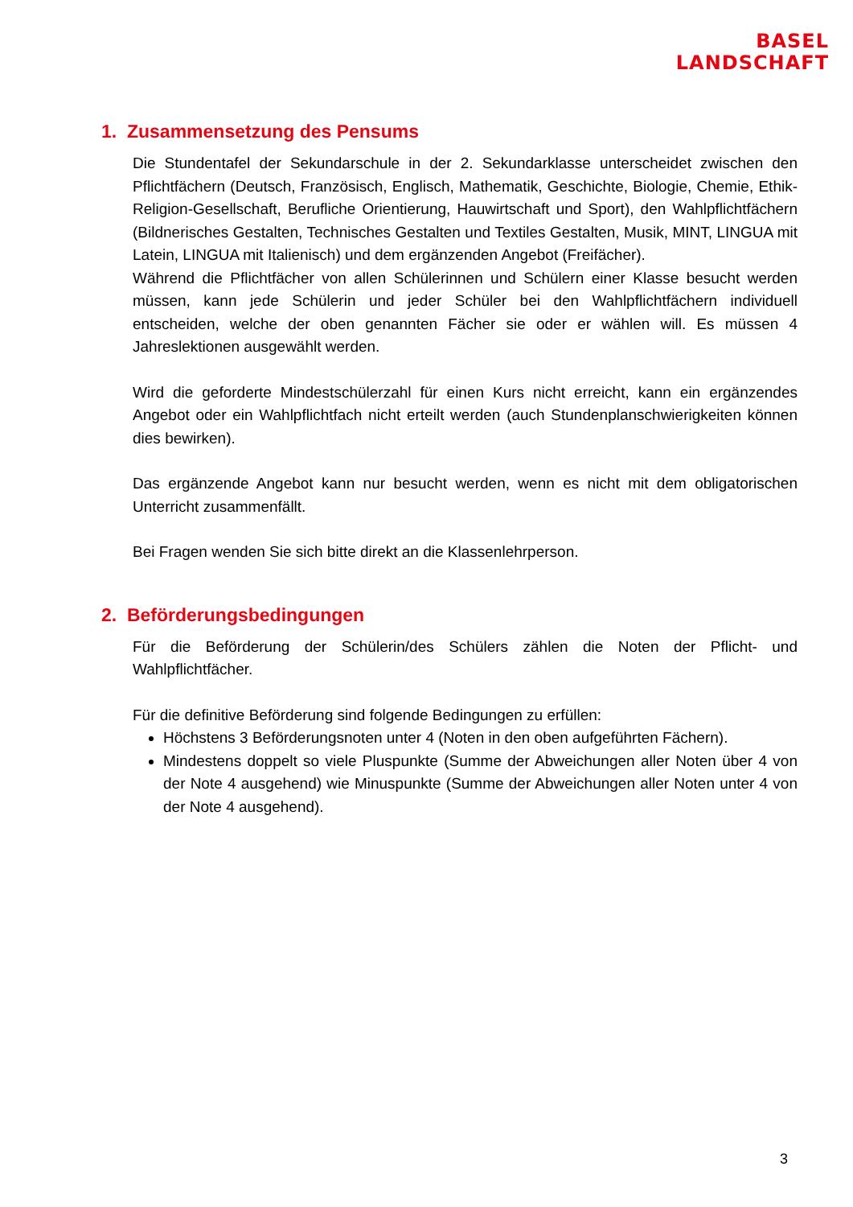BASEL
LANDSCHAFT
1. Zusammensetzung des Pensums
Die Stundentafel der Sekundarschule in der 2. Sekundarklasse unterscheidet zwischen den Pflichtfächern (Deutsch, Französisch, Englisch, Mathematik, Geschichte, Biologie, Chemie, Ethik-Religion-Gesellschaft, Berufliche Orientierung, Hauwirtschaft und Sport), den Wahlpflichtfächern (Bildnerisches Gestalten, Technisches Gestalten und Textiles Gestalten, Musik, MINT, LINGUA mit Latein, LINGUA mit Italienisch) und dem ergänzenden Angebot (Freifächer).
Während die Pflichtfächer von allen Schülerinnen und Schülern einer Klasse besucht werden müssen, kann jede Schülerin und jeder Schüler bei den Wahlpflichtfächern individuell entscheiden, welche der oben genannten Fächer sie oder er wählen will. Es müssen 4 Jahreslektionen ausgewählt werden.
Wird die geforderte Mindestschülerzahl für einen Kurs nicht erreicht, kann ein ergänzendes Angebot oder ein Wahlpflichtfach nicht erteilt werden (auch Stundenplanschwierigkeiten können dies bewirken).
Das ergänzende Angebot kann nur besucht werden, wenn es nicht mit dem obligatorischen Unterricht zusammenfällt.
Bei Fragen wenden Sie sich bitte direkt an die Klassenlehrperson.
2. Beförderungsbedingungen
Für die Beförderung der Schülerin/des Schülers zählen die Noten der Pflicht- und Wahlpflichtfächer.
Für die definitive Beförderung sind folgende Bedingungen zu erfüllen:
Höchstens 3 Beförderungsnoten unter 4 (Noten in den oben aufgeführten Fächern).
Mindestens doppelt so viele Pluspunkte (Summe der Abweichungen aller Noten über 4 von der Note 4 ausgehend) wie Minuspunkte (Summe der Abweichungen aller Noten unter 4 von der Note 4 ausgehend).
3